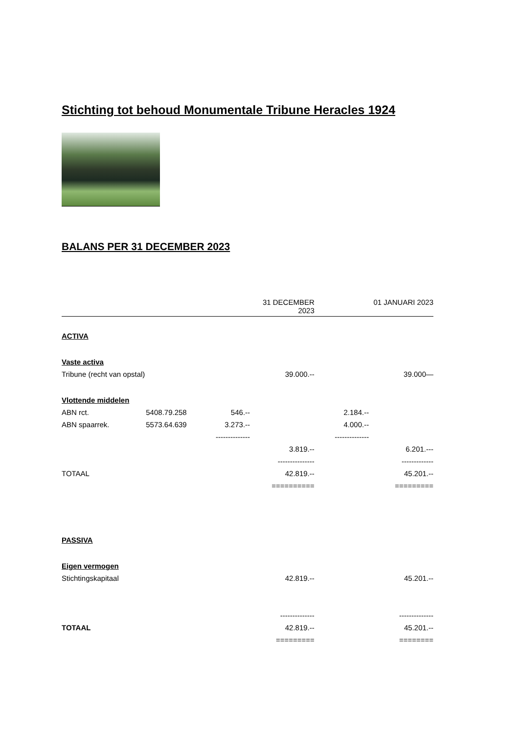Stichting tot behoud Monumentale Tribune Heracles 1924
BALANS PER 31 DECEMBER 2023
| | | | 31 DECEMBER 2023 | | 01 JANUARI 2023 |
| ACTIVA | | | | | |
| Vaste activa | | | | | |
| Tribune (recht van opstal) | | | 39.000.-- | | 39.000— |
| Vlottende middelen | | | | | |
| ABN rct. | 5408.79.258 | 546.-- | | 2.184.-- | |
| ABN spaarrek. | 5573.64.639 | 3.273.-- | | 4.000.-- | |
| | | -------------- | | -------------- | |
| | | | 3.819.-- | | 6.201.--- |
| | | | --------------- | | ------------- |
| TOTAAL | | | 42.819.-- | | 45.201.-- |
| | | | ========== | | ========= |
| PASSIVA | | | | | |
| Eigen vermogen | | | | | |
| Stichtingskapitaal | | | 42.819.-- | | 45.201.-- |
| | | | -------------- | | -------------- |
| TOTAAL | | | 42.819.-- | | 45.201.-- |
| | | | ========= | | ======== |